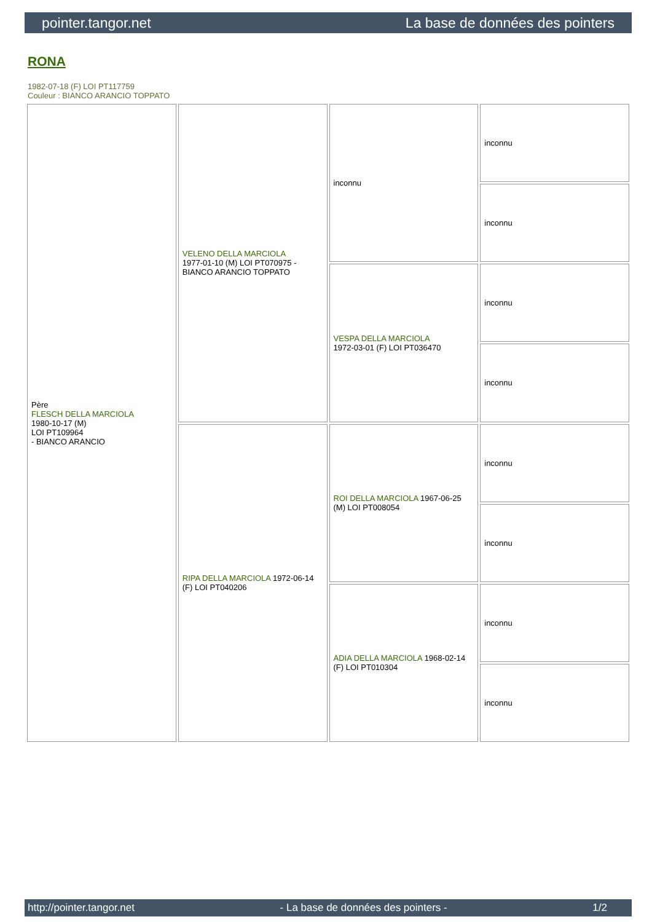pointer.tangor.net La base de données des pointers
RONA
1982-07-18 (F) LOI PT117759
Couleur : BIANCO ARANCIO TOPPATO
| Père FLESCH DELLA MARCIOLA 1980-10-17 (M) LOI PT109964 - BIANCO ARANCIO | VELENO DELLA MARCIOLA 1977-01-10 (M) LOI PT070975 - BIANCO ARANCIO TOPPATO | inconnu | inconnu |
| | | | inconnu |
| | | VESPA DELLA MARCIOLA 1972-03-01 (F) LOI PT036470 | inconnu |
| | | | inconnu |
| | RIPA DELLA MARCIOLA 1972-06-14 (F) LOI PT040206 | ROI DELLA MARCIOLA 1967-06-25 (M) LOI PT008054 | inconnu |
| | | | inconnu |
| | | ADIA DELLA MARCIOLA 1968-02-14 (F) LOI PT010304 | inconnu |
| | | | inconnu |
http://pointer.tangor.net - La base de données des pointers - 1/2